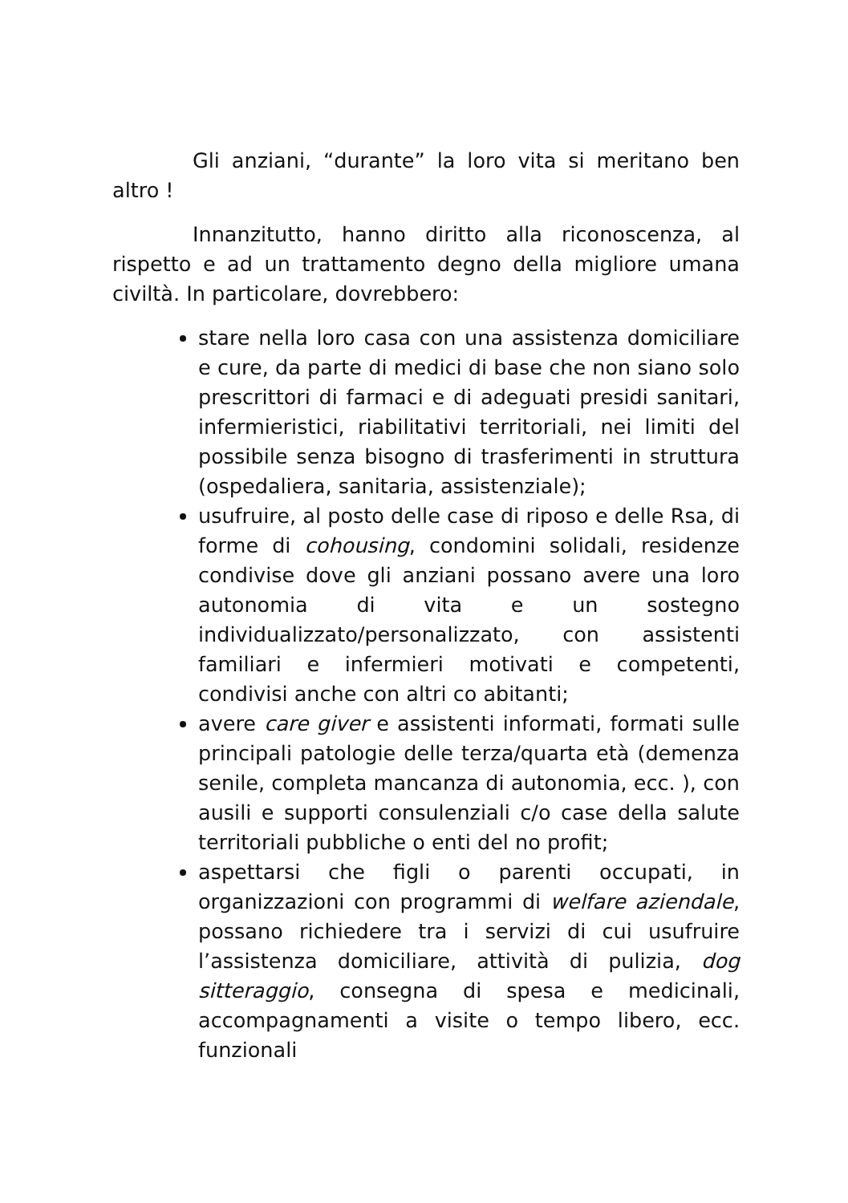Gli anziani, “durante” la loro vita si meritano ben altro !
Innanzitutto, hanno diritto alla riconoscenza, al rispetto e ad un trattamento degno della migliore umana civiltà. In particolare, dovrebbero:
stare nella loro casa con una assistenza domiciliare e cure, da parte di medici di base che non siano solo prescrittori di farmaci e di adeguati presidi sanitari, infermieristici, riabilitativi territoriali, nei limiti del possibile senza bisogno di trasferimenti in struttura (ospedaliera, sanitaria, assistenziale);
usufruire, al posto delle case di riposo e delle Rsa, di forme di cohousing, condomini solidali, residenze condivise dove gli anziani possano avere una loro autonomia di vita e un sostegno individualizzato/personalizzato, con assistenti familiari e infermieri motivati e competenti, condivisi anche con altri co abitanti;
avere care giver e assistenti informati, formati sulle principali patologie delle terza/quarta età (demenza senile, completa mancanza di autonomia, ecc. ), con ausili e supporti consulenziali c/o case della salute territoriali pubbliche o enti del no profit;
aspettarsi che figli o parenti occupati, in organizzazioni con programmi di welfare aziendale, possano richiedere tra i servizi di cui usufruire l’assistenza domiciliare, attività di pulizia, dog sitteraggio, consegna di spesa e medicinali, accompagnamenti a visite o tempo libero, ecc. funzionali